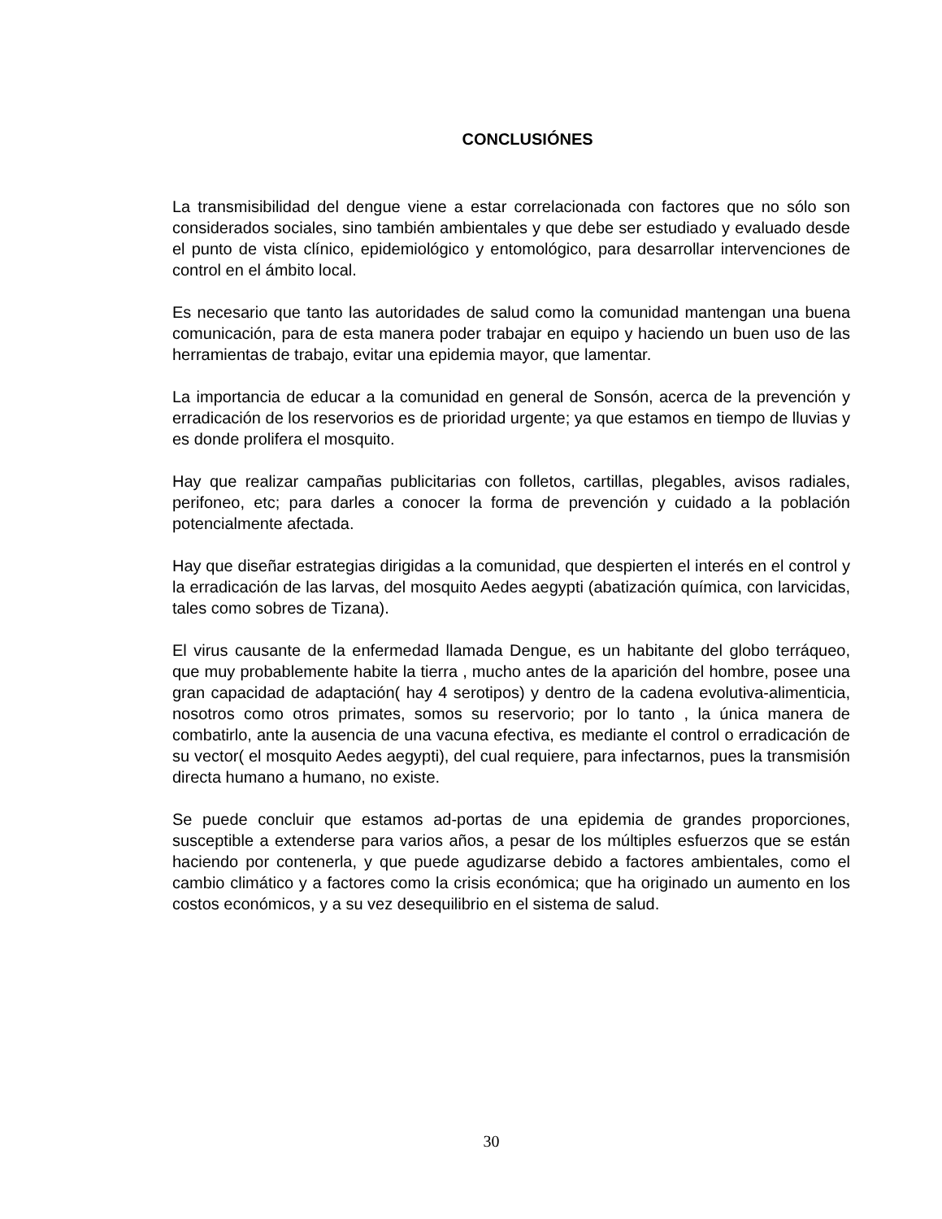CONCLUSIÓNES
La transmisibilidad del dengue viene a estar correlacionada con factores que no sólo son considerados sociales, sino también ambientales y que debe ser estudiado y evaluado desde el punto de vista clínico, epidemiológico y entomológico, para desarrollar intervenciones de control en el ámbito local.
Es necesario que tanto las autoridades de salud como la comunidad mantengan una buena comunicación, para de esta manera poder trabajar en equipo y haciendo un buen uso de las herramientas de trabajo, evitar una epidemia mayor, que lamentar.
La importancia de educar a la comunidad en general de Sonsón, acerca de la prevención y erradicación de los reservorios es de prioridad urgente; ya que estamos en tiempo de lluvias y es donde prolifera el mosquito.
Hay que realizar campañas publicitarias con folletos, cartillas, plegables, avisos radiales, perifoneo, etc; para darles a conocer la forma de prevención y cuidado a la población potencialmente afectada.
Hay que diseñar estrategias dirigidas a la comunidad, que despierten el interés en el control y la erradicación de las larvas, del mosquito Aedes aegypti (abatización química, con larvicidas, tales como sobres de Tizana).
El virus causante de la enfermedad llamada Dengue, es un habitante del globo terráqueo, que muy probablemente habite la tierra , mucho antes de la aparición del hombre, posee una gran capacidad de adaptación( hay 4 serotipos) y dentro de la cadena evolutiva-alimenticia, nosotros como otros primates, somos su reservorio; por lo tanto , la única manera de combatirlo, ante la ausencia de una vacuna efectiva, es mediante el control o erradicación de su vector( el mosquito Aedes aegypti), del cual requiere, para infectarnos, pues la transmisión directa humano a humano, no existe.
Se puede concluir que estamos ad-portas de una epidemia de grandes proporciones, susceptible a extenderse para varios años, a pesar de los múltiples esfuerzos que se están haciendo por contenerla, y que puede agudizarse debido a factores ambientales, como el cambio climático y a factores como la crisis económica; que ha originado un aumento en los costos económicos, y a su vez desequilibrio en el sistema de salud.
30